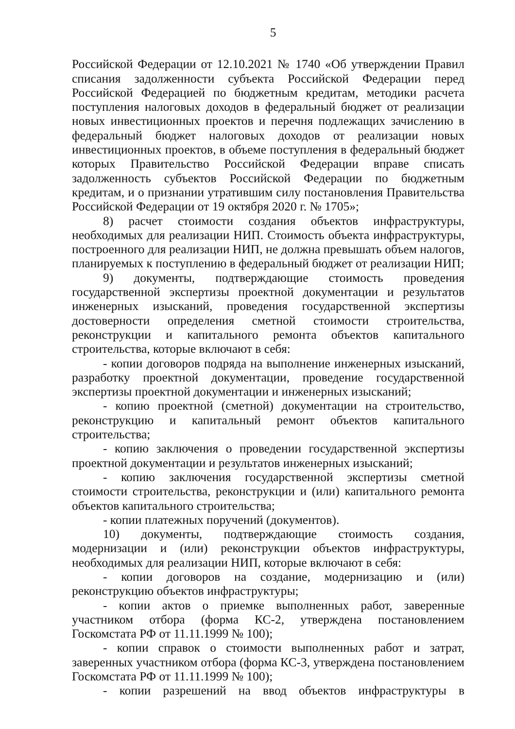5
Российской Федерации от 12.10.2021 № 1740 «Об утверждении Правил списания задолженности субъекта Российской Федерации перед Российской Федерацией по бюджетным кредитам, методики расчета поступления налоговых доходов в федеральный бюджет от реализации новых инвестиционных проектов и перечня подлежащих зачислению в федеральный бюджет налоговых доходов от реализации новых инвестиционных проектов, в объеме поступления в федеральный бюджет которых Правительство Российской Федерации вправе списать задолженность субъектов Российской Федерации по бюджетным кредитам, и о признании утратившим силу постановления Правительства Российской Федерации от 19 октября 2020 г. № 1705»;
8) расчет стоимости создания объектов инфраструктуры, необходимых для реализации НИП. Стоимость объекта инфраструктуры, построенного для реализации НИП, не должна превышать объем налогов, планируемых к поступлению в федеральный бюджет от реализации НИП;
9) документы, подтверждающие стоимость проведения государственной экспертизы проектной документации и результатов инженерных изысканий, проведения государственной экспертизы достоверности определения сметной стоимости строительства, реконструкции и капитального ремонта объектов капитального строительства, которые включают в себя:
- копии договоров подряда на выполнение инженерных изысканий, разработку проектной документации, проведение государственной экспертизы проектной документации и инженерных изысканий;
- копию проектной (сметной) документации на строительство, реконструкцию и капитальный ремонт объектов капитального строительства;
- копию заключения о проведении государственной экспертизы проектной документации и результатов инженерных изысканий;
- копию заключения государственной экспертизы сметной стоимости строительства, реконструкции и (или) капитального ремонта объектов капитального строительства;
- копии платежных поручений (документов).
10) документы, подтверждающие стоимость создания, модернизации и (или) реконструкции объектов инфраструктуры, необходимых для реализации НИП, которые включают в себя:
- копии договоров на создание, модернизацию и (или) реконструкцию объектов инфраструктуры;
- копии актов о приемке выполненных работ, заверенные участником отбора (форма КС-2, утверждена постановлением Госкомстата РФ от 11.11.1999 № 100);
- копии справок о стоимости выполненных работ и затрат, заверенных участником отбора (форма КС-3, утверждена постановлением Госкомстата РФ от 11.11.1999 № 100);
- копии разрешений на ввод объектов инфраструктуры в